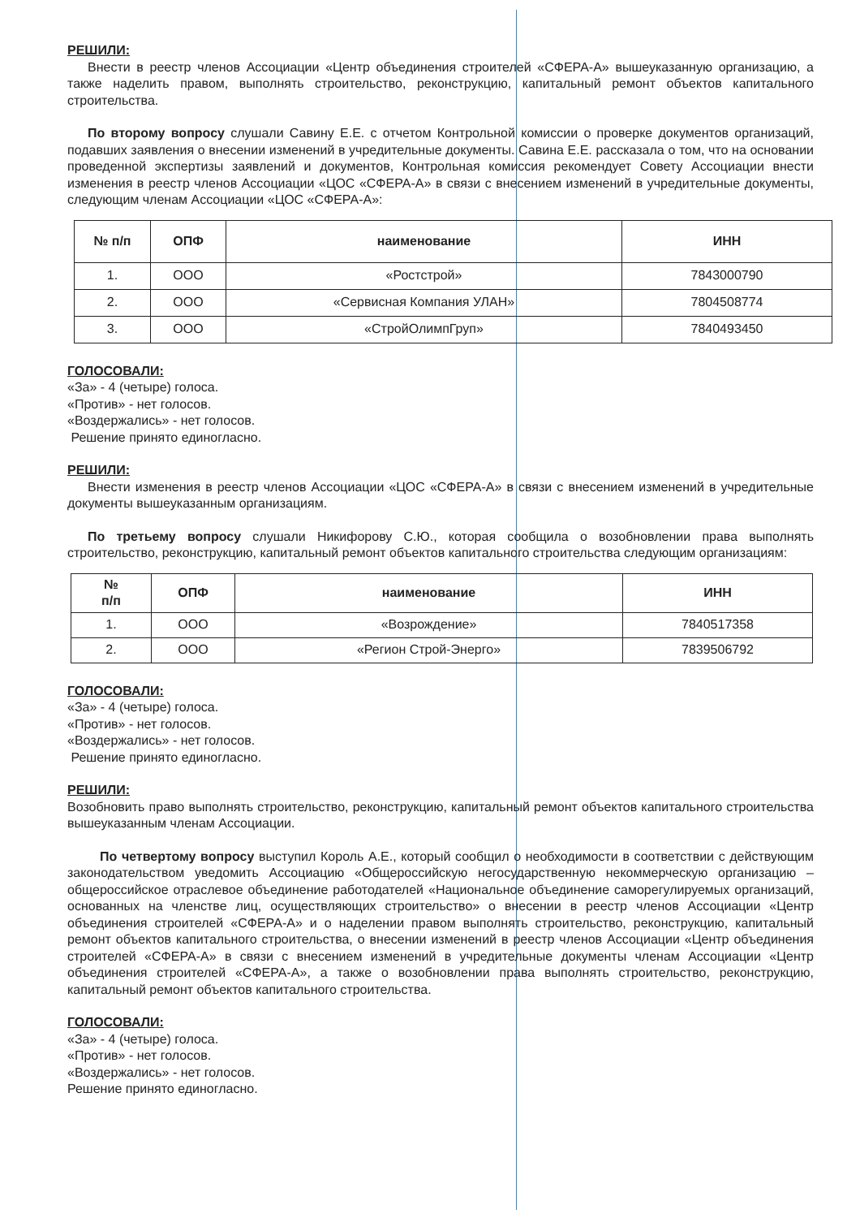РЕШИЛИ:
Внести в реестр членов Ассоциации «Центр объединения строителей «СФЕРА-А» вышеуказанную организацию, а также наделить правом, выполнять строительство, реконструкцию, капитальный ремонт объектов капитального строительства.
По второму вопросу слушали Савину Е.Е. с отчетом Контрольной комиссии о проверке документов организаций, подавших заявления о внесении изменений в учредительные документы. Савина Е.Е. рассказала о том, что на основании проведенной экспертизы заявлений и документов, Контрольная комиссия рекомендует Совету Ассоциации внести изменения в реестр членов Ассоциации «ЦОС «СФЕРА-А» в связи с внесением изменений в учредительные документы, следующим членам Ассоциации «ЦОС «СФЕРА-А»:
| № п/п | ОПФ | наименование | ИНН |
| --- | --- | --- | --- |
| 1. | ООО | «Ростстрой» | 7843000790 |
| 2. | ООО | «Сервисная Компания УЛАН» | 7804508774 |
| 3. | ООО | «СтройОлимпГруп» | 7840493450 |
ГОЛОСОВАЛИ:
«За» - 4 (четыре) голоса.
«Против» - нет голосов.
«Воздержались» - нет голосов.
Решение принято единогласно.
РЕШИЛИ:
Внести изменения в реестр членов Ассоциации «ЦОС «СФЕРА-А» в связи с внесением изменений в учредительные документы вышеуказанным организациям.
По третьему вопросу слушали Никифорову С.Ю., которая сообщила о возобновлении права выполнять строительство, реконструкцию, капитальный ремонт объектов капитального строительства следующим организациям:
| № п/п | ОПФ | наименование | ИНН |
| --- | --- | --- | --- |
| 1. | ООО | «Возрождение» | 7840517358 |
| 2. | ООО | «Регион Строй-Энерго» | 7839506792 |
ГОЛОСОВАЛИ:
«За» - 4 (четыре) голоса.
«Против» - нет голосов.
«Воздержались» - нет голосов.
Решение принято единогласно.
РЕШИЛИ:
Возобновить право выполнять строительство, реконструкцию, капитальный ремонт объектов капитального строительства вышеуказанным членам Ассоциации.
По четвертому вопросу выступил Король А.Е., который сообщил о необходимости в соответствии с действующим законодательством уведомить Ассоциацию «Общероссийскую негосударственную некоммерческую организацию – общероссийское отраслевое объединение работодателей «Национальное объединение саморегулируемых организаций, основанных на членстве лиц, осуществляющих строительство» о внесении в реестр членов Ассоциации «Центр объединения строителей «СФЕРА-А» и о наделении правом выполнять строительство, реконструкцию, капитальный ремонт объектов капитального строительства, о внесении изменений в реестр членов Ассоциации «Центр объединения строителей «СФЕРА-А» в связи с внесением изменений в учредительные документы членам Ассоциации «Центр объединения строителей «СФЕРА-А», а также о возобновлении права выполнять строительство, реконструкцию, капитальный ремонт объектов капитального строительства.
ГОЛОСОВАЛИ:
«За» - 4 (четыре) голоса.
«Против» - нет голосов.
«Воздержались» - нет голосов.
Решение принято единогласно.